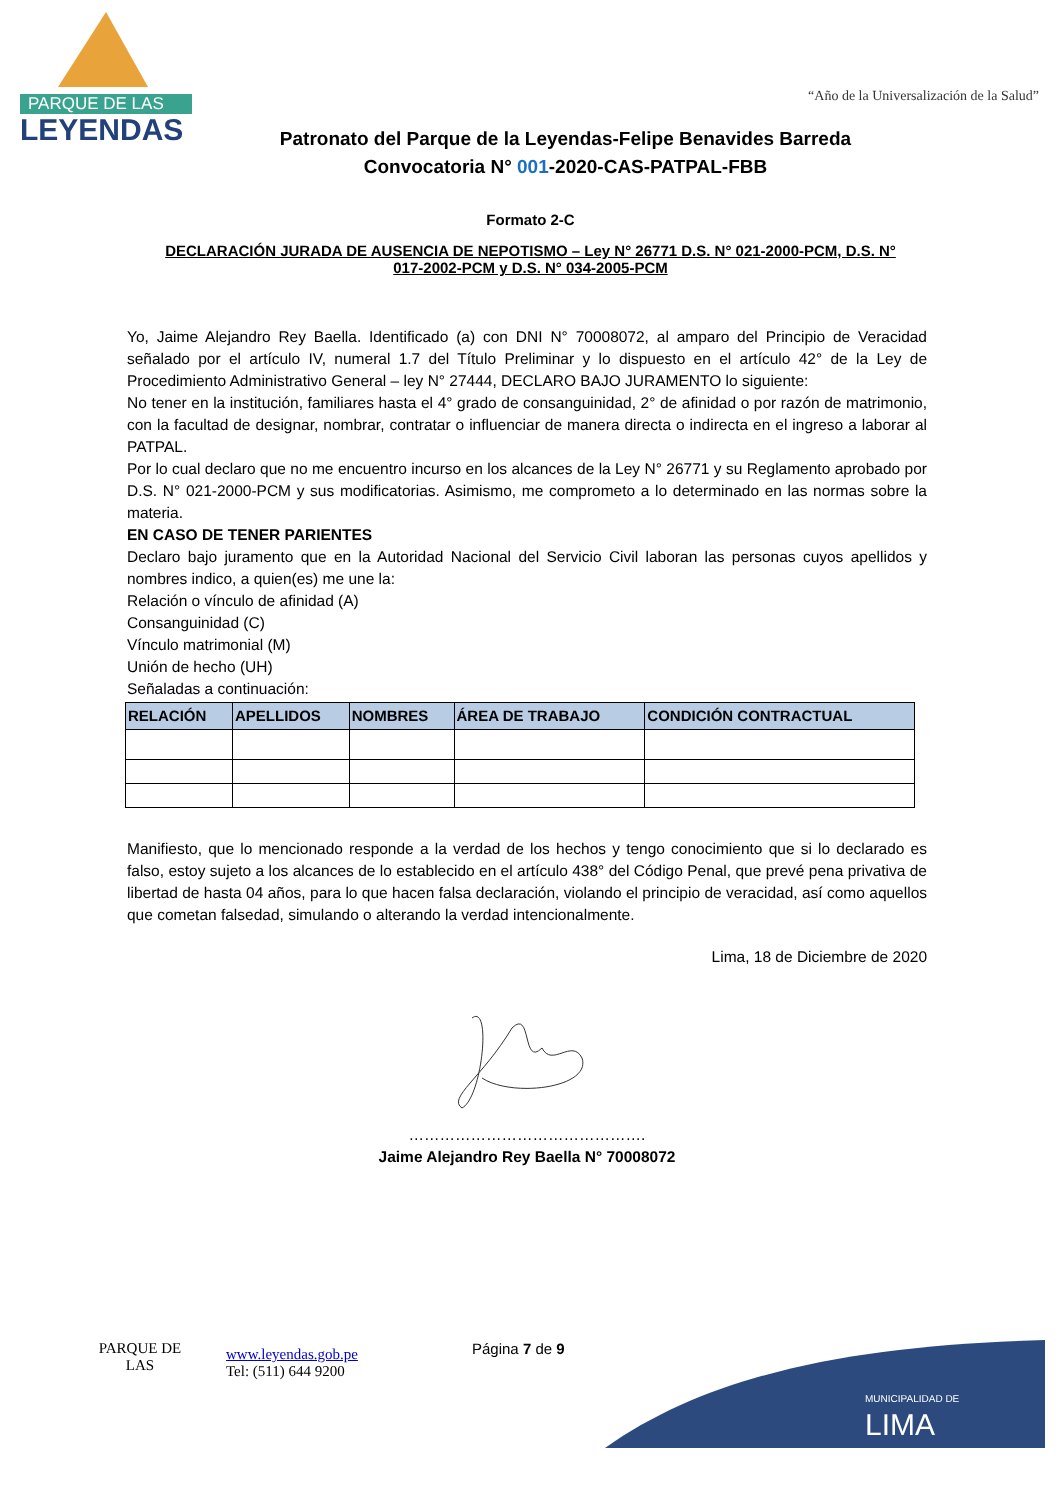PARQUE DE LAS
LEYENDAS
“Año de la Universalización de la Salud”
Patronato del Parque de la Leyendas-Felipe Benavides Barreda
Convocatoria N° 001-2020-CAS-PATPAL-FBB
Formato 2-C
DECLARACIÓN JURADA DE AUSENCIA DE NEPOTISMO – Ley N° 26771 D.S. N° 021-2000-PCM, D.S. N° 017-2002-PCM y D.S. N° 034-2005-PCM
Yo, Jaime Alejandro Rey Baella. Identificado (a) con DNI N° 70008072, al amparo del Principio de Veracidad señalado por el artículo IV, numeral 1.7 del Título Preliminar y lo dispuesto en el artículo 42° de la Ley de Procedimiento Administrativo General – ley N° 27444, DECLARO BAJO JURAMENTO lo siguiente:
No tener en la institución, familiares hasta el 4° grado de consanguinidad, 2° de afinidad o por razón de matrimonio, con la facultad de designar, nombrar, contratar o influenciar de manera directa o indirecta en el ingreso a laborar al PATPAL.
Por lo cual declaro que no me encuentro incurso en los alcances de la Ley N° 26771 y su Reglamento aprobado por D.S. N° 021-2000-PCM y sus modificatorias. Asimismo, me comprometo a lo determinado en las normas sobre la materia.
EN CASO DE TENER PARIENTES
Declaro bajo juramento que en la Autoridad Nacional del Servicio Civil laboran las personas cuyos apellidos y nombres indico, a quien(es) me une la:
Relación o vínculo de afinidad (A)
Consanguinidad (C)
Vínculo matrimonial (M)
Unión de hecho (UH)
Señaladas a continuación:
| RELACIÓN | APELLIDOS | NOMBRES | ÁREA DE TRABAJO | CONDICIÓN CONTRACTUAL |
| --- | --- | --- | --- | --- |
Manifiesto, que lo mencionado responde a la verdad de los hechos y tengo conocimiento que si lo declarado es falso, estoy sujeto a los alcances de lo establecido en el artículo 438° del Código Penal, que prevé pena privativa de libertad de hasta 04 años, para lo que hacen falsa declaración, violando el principio de veracidad, así como aquellos que cometan falsedad, simulando o alterando la verdad intencionalmente.
Lima, 18 de Diciembre de 2020
……………………………………….
Jaime Alejandro Rey Baella N° 70008072
PARQUE DE LAS
www.leyendas.gob.pe
Tel: (511) 644 9200
Página 7 de 9
LIMA
MUNICIPALIDAD DE